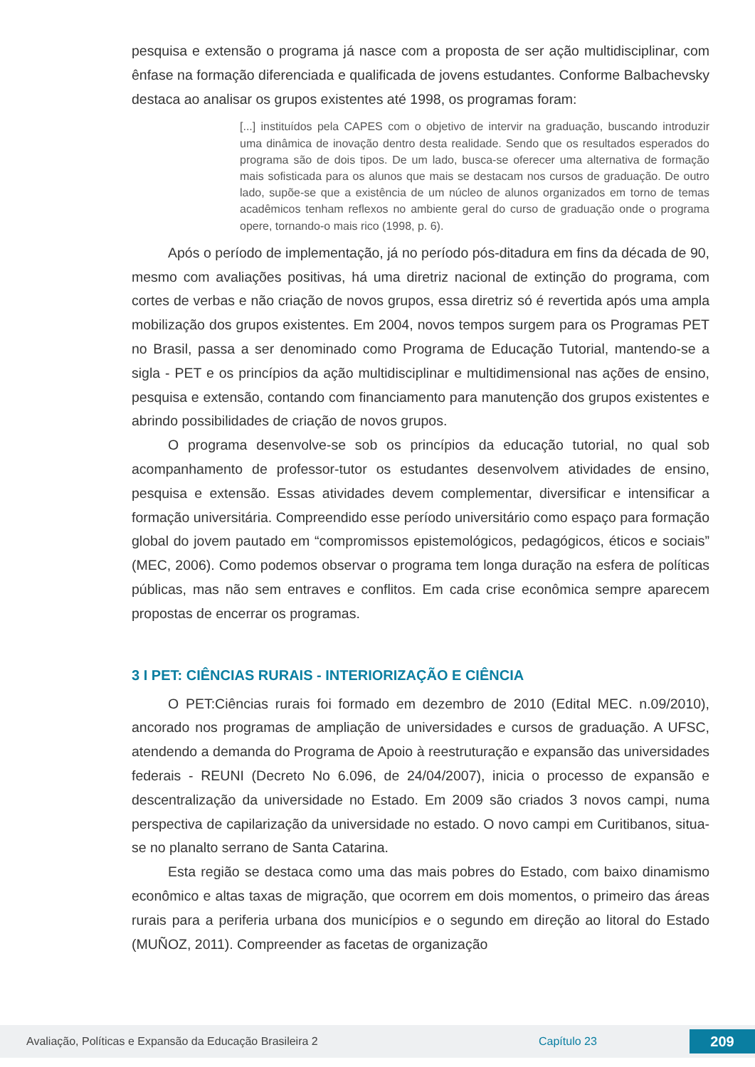pesquisa e extensão o programa já nasce com a proposta de ser ação multidisciplinar, com ênfase na formação diferenciada e qualificada de jovens estudantes. Conforme Balbachevsky destaca ao analisar os grupos existentes até 1998, os programas foram:
[...] instituídos pela CAPES com o objetivo de intervir na graduação, buscando introduzir uma dinâmica de inovação dentro desta realidade. Sendo que os resultados esperados do programa são de dois tipos. De um lado, busca-se oferecer uma alternativa de formação mais sofisticada para os alunos que mais se destacam nos cursos de graduação. De outro lado, supõe-se que a existência de um núcleo de alunos organizados em torno de temas acadêmicos tenham reflexos no ambiente geral do curso de graduação onde o programa opere, tornando-o mais rico (1998, p. 6).
Após o período de implementação, já no período pós-ditadura em fins da década de 90, mesmo com avaliações positivas, há uma diretriz nacional de extinção do programa, com cortes de verbas e não criação de novos grupos, essa diretriz só é revertida após uma ampla mobilização dos grupos existentes. Em 2004, novos tempos surgem para os Programas PET no Brasil, passa a ser denominado como Programa de Educação Tutorial, mantendo-se a sigla - PET e os princípios da ação multidisciplinar e multidimensional nas ações de ensino, pesquisa e extensão, contando com financiamento para manutenção dos grupos existentes e abrindo possibilidades de criação de novos grupos.
O programa desenvolve-se sob os princípios da educação tutorial, no qual sob acompanhamento de professor-tutor os estudantes desenvolvem atividades de ensino, pesquisa e extensão. Essas atividades devem complementar, diversificar e intensificar a formação universitária. Compreendido esse período universitário como espaço para formação global do jovem pautado em “compromissos epistemológicos, pedagógicos, éticos e sociais” (MEC, 2006). Como podemos observar o programa tem longa duração na esfera de políticas públicas, mas não sem entraves e conflitos. Em cada crise econômica sempre aparecem propostas de encerrar os programas.
3 I PET: CIÊNCIAS RURAIS - INTERIORIZAÇÃO E CIÊNCIA
O PET:Ciências rurais foi formado em dezembro de 2010 (Edital MEC. n.09/2010), ancorado nos programas de ampliação de universidades e cursos de graduação. A UFSC, atendendo a demanda do Programa de Apoio à reestruturação e expansão das universidades federais - REUNI (Decreto No 6.096, de 24/04/2007), inicia o processo de expansão e descentralização da universidade no Estado. Em 2009 são criados 3 novos campi, numa perspectiva de capilarização da universidade no estado. O novo campi em Curitibanos, situa-se no planalto serrano de Santa Catarina.
Esta região se destaca como uma das mais pobres do Estado, com baixo dinamismo econômico e altas taxas de migração, que ocorrem em dois momentos, o primeiro das áreas rurais para a periferia urbana dos municípios e o segundo em direção ao litoral do Estado (MUÑOZ, 2011). Compreender as facetas de organização
Avaliação, Políticas e Expansão da Educação Brasileira 2 Capítulo 23 209